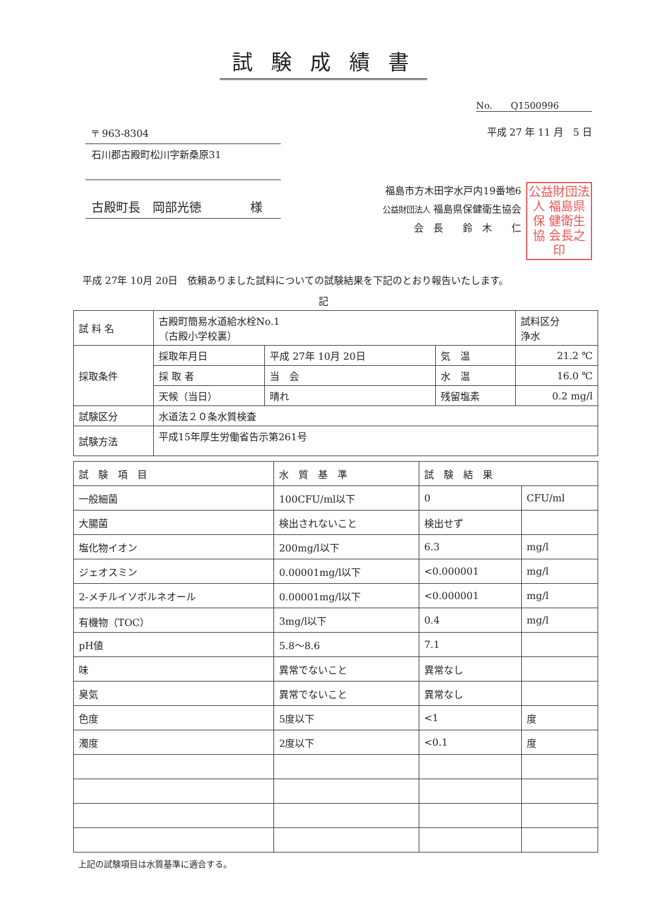試験成績書
No.　　Q1500996
〒 963-8304
石川郡古殿町松川字新桑原31
古殿町長　岡部光徳　　　　様
平成 27 年 11 月　5 日
福島市方木田字水戸内19番地6
公益財団法人 福島県保健衛生協会
会　長　　鈴　木　　仁
公益財団法人 福島県保 健衛生協 会長之印
平成 27年 10月 20日　依頼ありました試料についての試験結果を下記のとおり報告いたします。
記
| 試 料 名 | 古殿町簡易水道給水栓No.1 （古殿小学校裏） | | | | 試料区分 浄水 |
| 採取条件 | 採取年月日 | 平成 27年 10月 20日 | 気 温 | 21.2 ℃ | |
| | 採 取 者 | 当 会 | 水 温 | 16.0 ℃ | |
| | 天候（当日） | 晴れ | 残留塩素 | 0.2 mg/l | |
| 試験区分 | 水道法２０条水質検査 | | | | |
| 試験方法 | 平成15年厚生労働省告示第261号 | | | | |
| 試 験 項 目 | 水 質 基 準 | 試 験 結 果 | |
| --- | --- | --- | --- |
| 一般細菌 | 100CFU/ml以下 | 0 | CFU/ml |
| 大腸菌 | 検出されないこと | 検出せず | |
| 塩化物イオン | 200mg/l以下 | 6.3 | mg/l |
| ジェオスミン | 0.00001mg/l以下 | <0.000001 | mg/l |
| 2-メチルイソボルネオール | 0.00001mg/l以下 | <0.000001 | mg/l |
| 有機物（TOC） | 3mg/l以下 | 0.4 | mg/l |
| pH値 | 5.8～8.6 | 7.1 | |
| 味 | 異常でないこと | 異常なし | |
| 臭気 | 異常でないこと | 異常なし | |
| 色度 | 5度以下 | <1 | 度 |
| 濁度 | 2度以下 | <0.1 | 度 |
上記の試験項目は水質基準に適合する。